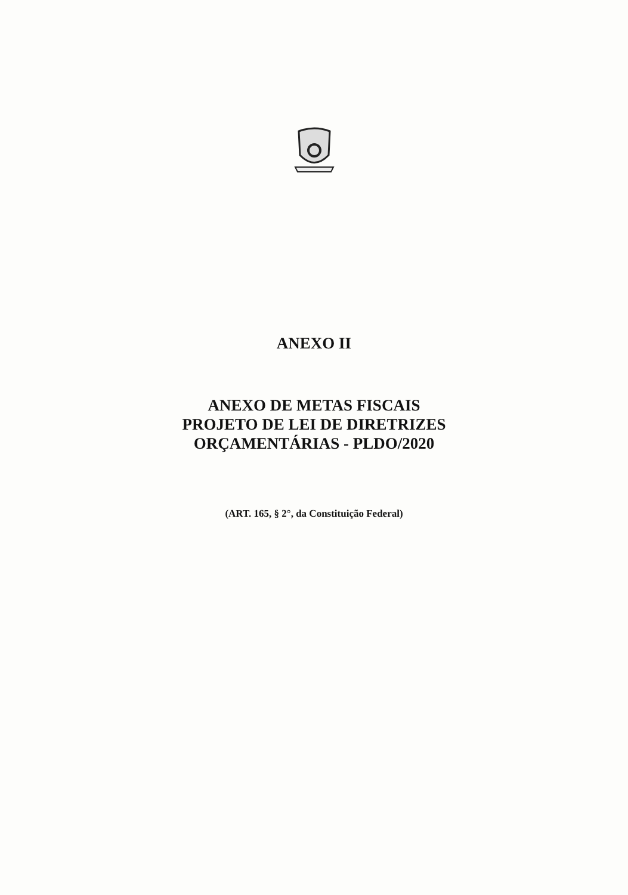ANEXO II
ANEXO DE METAS FISCAIS
PROJETO DE LEI DE DIRETRIZES
ORÇAMENTÁRIAS - PLDO/2020
(ART. 165, § 2°, da Constituição Federal)